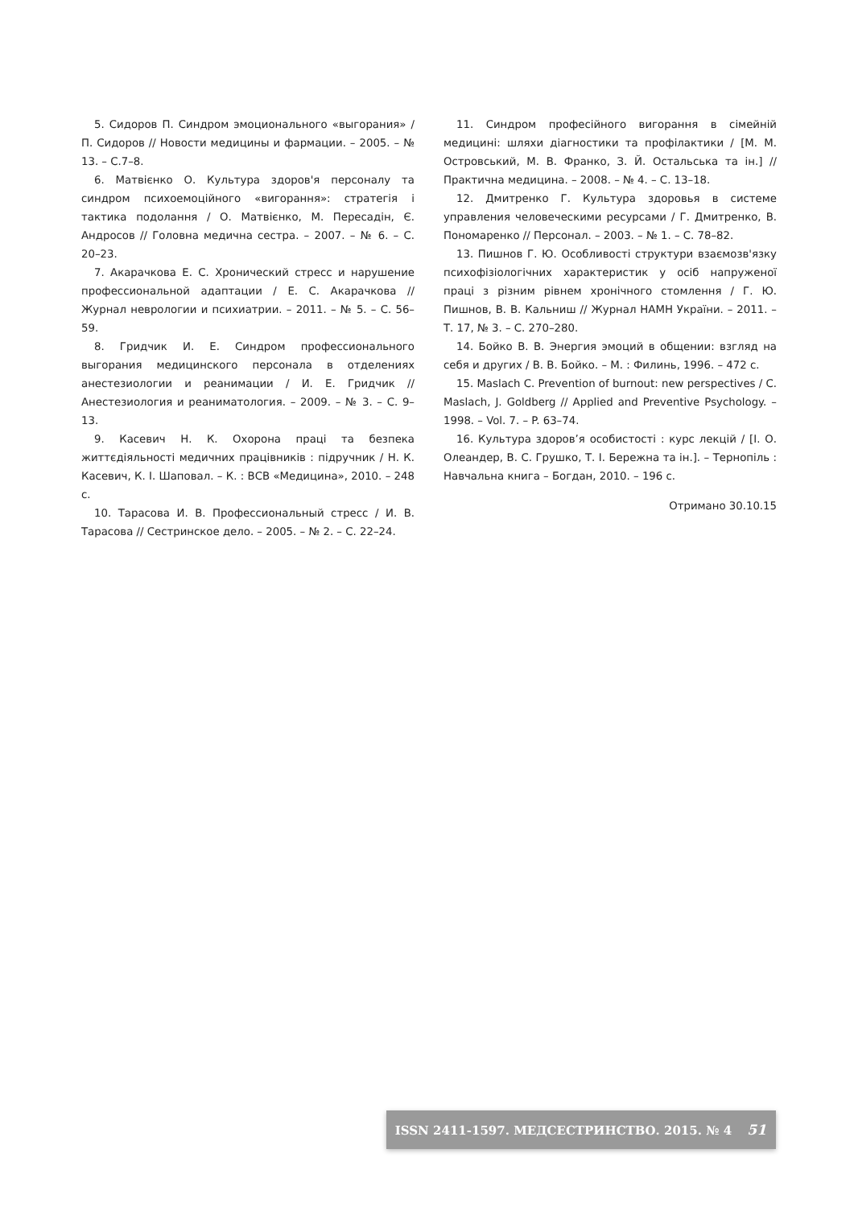5. Сидоров П. Синдром эмоционального «выгорания» / П. Сидоров // Новости медицины и фармации. – 2005. – № 13. – С.7–8.
6. Матвієнко О. Культура здоров'я персоналу та синдром психоемоційного «вигорання»: стратегія і тактика подолання / О. Матвієнко, М. Пересадін, Є. Андросов // Головна медична сестра. – 2007. – № 6. – С. 20–23.
7. Акарачкова Е. С. Хронический стресс и нарушение профессиональной адаптации / Е. С. Акарачкова // Журнал неврологии и психиатрии. – 2011. – № 5. – С. 56–59.
8. Гридчик И. Е. Синдром профессионального выгорания медицинского персонала в отделениях анестезиологии и реанимации / И. Е. Гридчик // Анестезиология и реаниматология. – 2009. – № 3. – С. 9–13.
9. Касевич Н. К. Охорона праці та безпека життєдіяльності медичних працівників : підручник / Н. К. Касевич, К. І. Шаповал. – К. : ВСВ «Медицина», 2010. – 248 с.
10. Тарасова И. В. Профессиональный стресс / И. В. Тарасова // Сестринское дело. – 2005. – № 2. – С. 22–24.
11. Синдром професійного вигорання в сімейній медицині: шляхи діагностики та профілактики / [М. М. Островський, М. В. Франко, З. Й. Остальська та ін.] // Практична медицина. – 2008. – № 4. – С. 13–18.
12. Дмитренко Г. Культура здоровья в системе управления человеческими ресурсами / Г. Дмитренко, В. Пономаренко // Персонал. – 2003. – № 1. – С. 78–82.
13. Пишнов Г. Ю. Особливості структури взаємозв'язку психофізіологічних характеристик у осіб напруженої праці з різним рівнем хронічного стомлення / Г. Ю. Пишнов, В. В. Кальниш // Журнал НАМН України. – 2011. – Т. 17, № 3. – С. 270–280.
14. Бойко В. В. Энергия эмоций в общении: взгляд на себя и других / В. В. Бойко. – М. : Филинь, 1996. – 472 с.
15. Maslach C. Prevention of burnout: new perspectives / C. Maslach, J. Goldberg // Applied and Preventive Psychology. – 1998. – Vol. 7. – P. 63–74.
16. Культура здоров’я особистості : курс лекцій / [І. О. Олеандер, В. С. Грушко, Т. І. Бережна та ін.]. – Тернопіль : Навчальна книга – Богдан, 2010. – 196 с.
Отримано 30.10.15
ISSN 2411-1597. МЕДСЕСТРИНСТВО. 2015. № 4 51